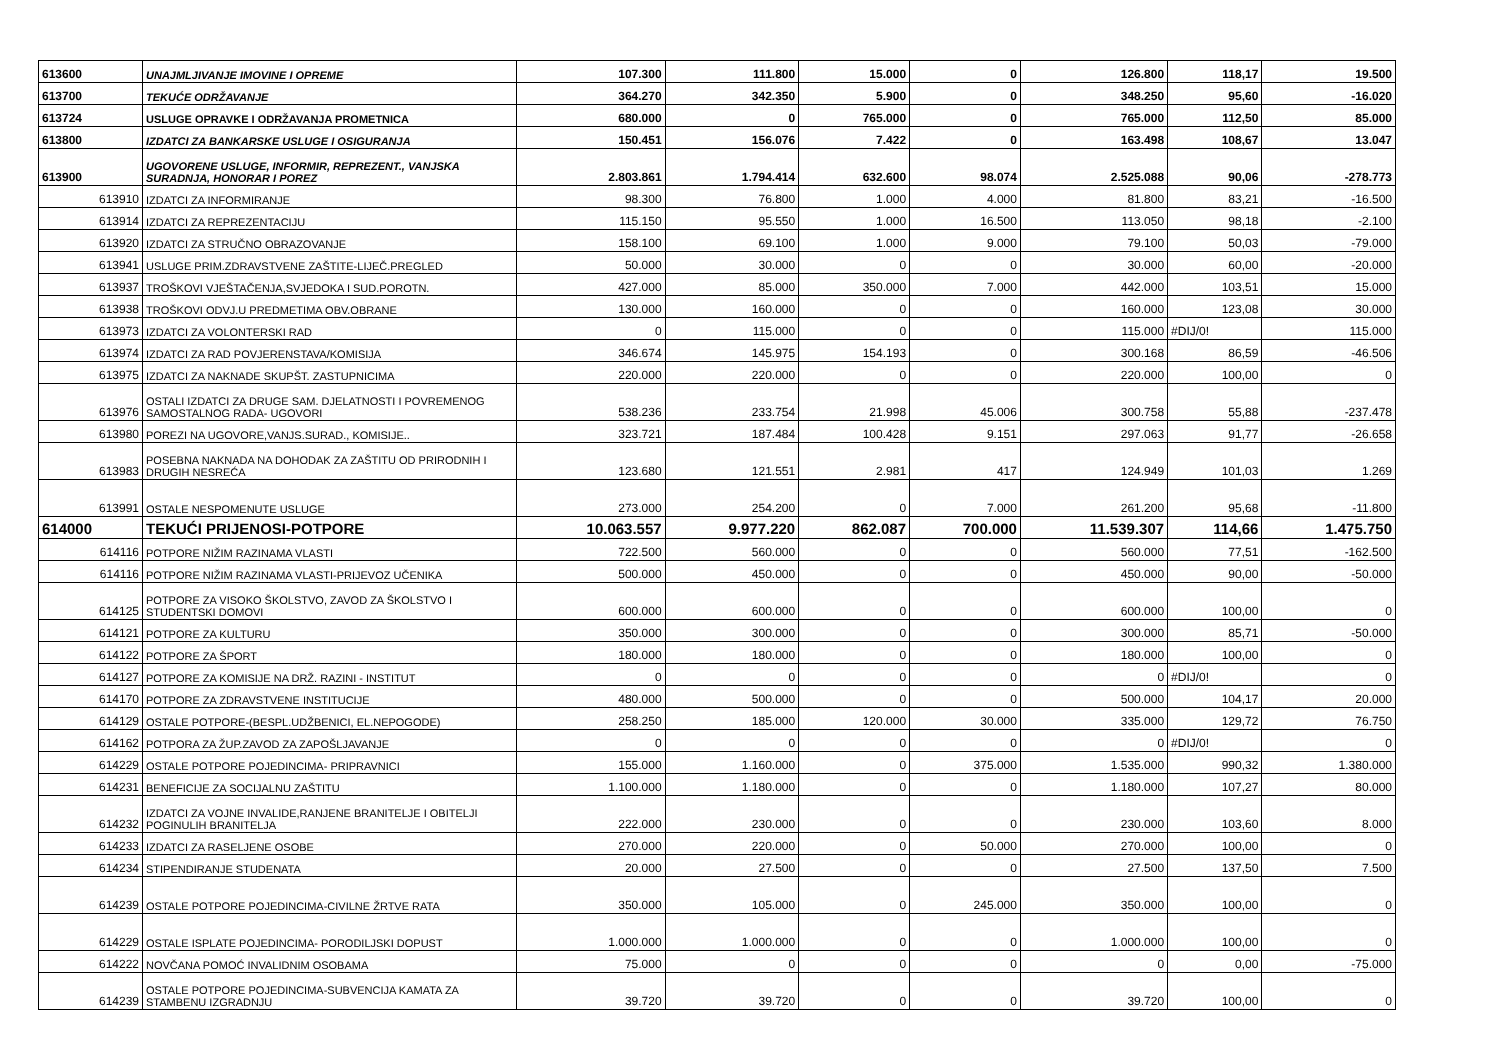| 613600 | UNAJMLJIVANJE IMOVINE I OPREME | 107.300 | 111.800 | 15.000 | 0 | 126.800 | 118,17 | 19.500 |
| 613700 | TEKUĆE ODRŽAVANJE | 364.270 | 342.350 | 5.900 | 0 | 348.250 | 95,60 | -16.020 |
| 613724 | USLUGE OPRAVKE I ODRŽAVANJA PROMETNICA | 680.000 | 0 | 765.000 | 0 | 765.000 | 112,50 | 85.000 |
| 613800 | IZDATCI ZA BANKARSKE USLUGE I OSIGURANJA | 150.451 | 156.076 | 7.422 | 0 | 163.498 | 108,67 | 13.047 |
| 613900 | UGOVORENE USLUGE, INFORMIR, REPREZENT., VANJSKA SURADNJA, HONORAR I POREZ | 2.803.861 | 1.794.414 | 632.600 | 98.074 | 2.525.088 | 90,06 | -278.773 |
| 613910 | IZDATCI ZA INFORMIRANJE | 98.300 | 76.800 | 1.000 | 4.000 | 81.800 | 83,21 | -16.500 |
| 613914 | IZDATCI ZA REPREZENTACIJU | 115.150 | 95.550 | 1.000 | 16.500 | 113.050 | 98,18 | -2.100 |
| 613920 | IZDATCI ZA STRUČNO OBRAZOVANJE | 158.100 | 69.100 | 1.000 | 9.000 | 79.100 | 50,03 | -79.000 |
| 613941 | USLUGE PRIM.ZDRAVSTVENE ZAŠTITE-LIJEČ.PREGLED | 50.000 | 30.000 | 0 | 0 | 30.000 | 60,00 | -20.000 |
| 613937 | TROŠKOVI VJEŠTAČENJA,SVJEDOKA I SUD.POROTN. | 427.000 | 85.000 | 350.000 | 7.000 | 442.000 | 103,51 | 15.000 |
| 613938 | TROŠKOVI ODVJ.U PREDMETIMA OBV.OBRANE | 130.000 | 160.000 | 0 | 0 | 160.000 | 123,08 | 30.000 |
| 613973 | IZDATCI ZA VOLONTERSKI RAD | 0 | 115.000 | 0 | 0 | 115.000 | #DIJ/0! | 115.000 |
| 613974 | IZDATCI ZA RAD POVJERENSTAVA/KOMISIJA | 346.674 | 145.975 | 154.193 | 0 | 300.168 | 86,59 | -46.506 |
| 613975 | IZDATCI ZA NAKNADE SKUPŠT. ZASTUPNICIMA | 220.000 | 220.000 | 0 | 0 | 220.000 | 100,00 | 0 |
| 613976 | OSTALI IZDATCI ZA DRUGE SAM. DJELATNOSTI I POVREMENOG SAMOSTALNOG RADA- UGOVORI | 538.236 | 233.754 | 21.998 | 45.006 | 300.758 | 55,88 | -237.478 |
| 613980 | POREZI NA UGOVORE,VANJS.SURAD., KOMISIJE.. | 323.721 | 187.484 | 100.428 | 9.151 | 297.063 | 91,77 | -26.658 |
| 613983 | POSEBNA NAKNADA NA DOHODAK ZA ZAŠTITU OD PRIRODNIH I DRUGIH NESREĆA | 123.680 | 121.551 | 2.981 | 417 | 124.949 | 101,03 | 1.269 |
| 613991 | OSTALE NESPOMENUTE USLUGE | 273.000 | 254.200 | 0 | 7.000 | 261.200 | 95,68 | -11.800 |
| 614000 | TEKUĆI PRIJENOSI-POTPORE | 10.063.557 | 9.977.220 | 862.087 | 700.000 | 11.539.307 | 114,66 | 1.475.750 |
| 614116 | POTPORE NIŽIM RAZINAMA VLASTI | 722.500 | 560.000 | 0 | 0 | 560.000 | 77,51 | -162.500 |
| 614116 | POTPORE NIŽIM RAZINAMA VLASTI-PRIJEVOZ UČENIKA | 500.000 | 450.000 | 0 | 0 | 450.000 | 90,00 | -50.000 |
| 614125 | POTPORE ZA VISOKO ŠKOLSTVO, ZAVOD ZA ŠKOLSTVO I STUDENTSKI DOMOVI | 600.000 | 600.000 | 0 | 0 | 600.000 | 100,00 | 0 |
| 614121 | POTPORE ZA KULTURU | 350.000 | 300.000 | 0 | 0 | 300.000 | 85,71 | -50.000 |
| 614122 | POTPORE ZA ŠPORT | 180.000 | 180.000 | 0 | 0 | 180.000 | 100,00 | 0 |
| 614127 | POTPORE ZA KOMISIJE NA DRŽ. RAZINI - INSTITUT | 0 | 0 | 0 | 0 | 0 | #DIJ/0! | 0 |
| 614170 | POTPORE ZA ZDRAVSTVENE INSTITUCIJE | 480.000 | 500.000 | 0 | 0 | 500.000 | 104,17 | 20.000 |
| 614129 | OSTALE POTPORE-(BESPL.UDŽBENICI, EL.NEPOGODE) | 258.250 | 185.000 | 120.000 | 30.000 | 335.000 | 129,72 | 76.750 |
| 614162 | POTPORA ZA ŽUP.ZAVOD ZA ZAPOŠLJAVANJE | 0 | 0 | 0 | 0 | 0 | #DIJ/0! | 0 |
| 614229 | OSTALE POTPORE POJEDINCIMA- PRIPRAVNICI | 155.000 | 1.160.000 | 0 | 375.000 | 1.535.000 | 990,32 | 1.380.000 |
| 614231 | BENEFICIJE ZA SOCIJALNU ZAŠTITU | 1.100.000 | 1.180.000 | 0 | 0 | 1.180.000 | 107,27 | 80.000 |
| 614232 | IZDATCI ZA VOJNE INVALIDE,RANJENE BRANITELJE I OBITELJI POGINULIH BRANITELJA | 222.000 | 230.000 | 0 | 0 | 230.000 | 103,60 | 8.000 |
| 614233 | IZDATCI ZA RASELJENE OSOBE | 270.000 | 220.000 | 0 | 50.000 | 270.000 | 100,00 | 0 |
| 614234 | STIPENDIRANJE STUDENATA | 20.000 | 27.500 | 0 | 0 | 27.500 | 137,50 | 7.500 |
| 614239 | OSTALE POTPORE POJEDINCIMA-CIVILNE ŽRTVE RATA | 350.000 | 105.000 | 0 | 245.000 | 350.000 | 100,00 | 0 |
| 614229 | OSTALE ISPLATE POJEDINCIMA- PORODILJSKI DOPUST | 1.000.000 | 1.000.000 | 0 | 0 | 1.000.000 | 100,00 | 0 |
| 614222 | NOVČANA POMOĆ INVALIDNIM OSOBAMA | 75.000 | 0 | 0 | 0 | 0 | 0,00 | -75.000 |
| 614239 | OSTALE POTPORE POJEDINCIMA-SUBVENCIJA KAMATA ZA STAMBENU IZGRADNJU | 39.720 | 39.720 | 0 | 0 | 39.720 | 100,00 | 0 |